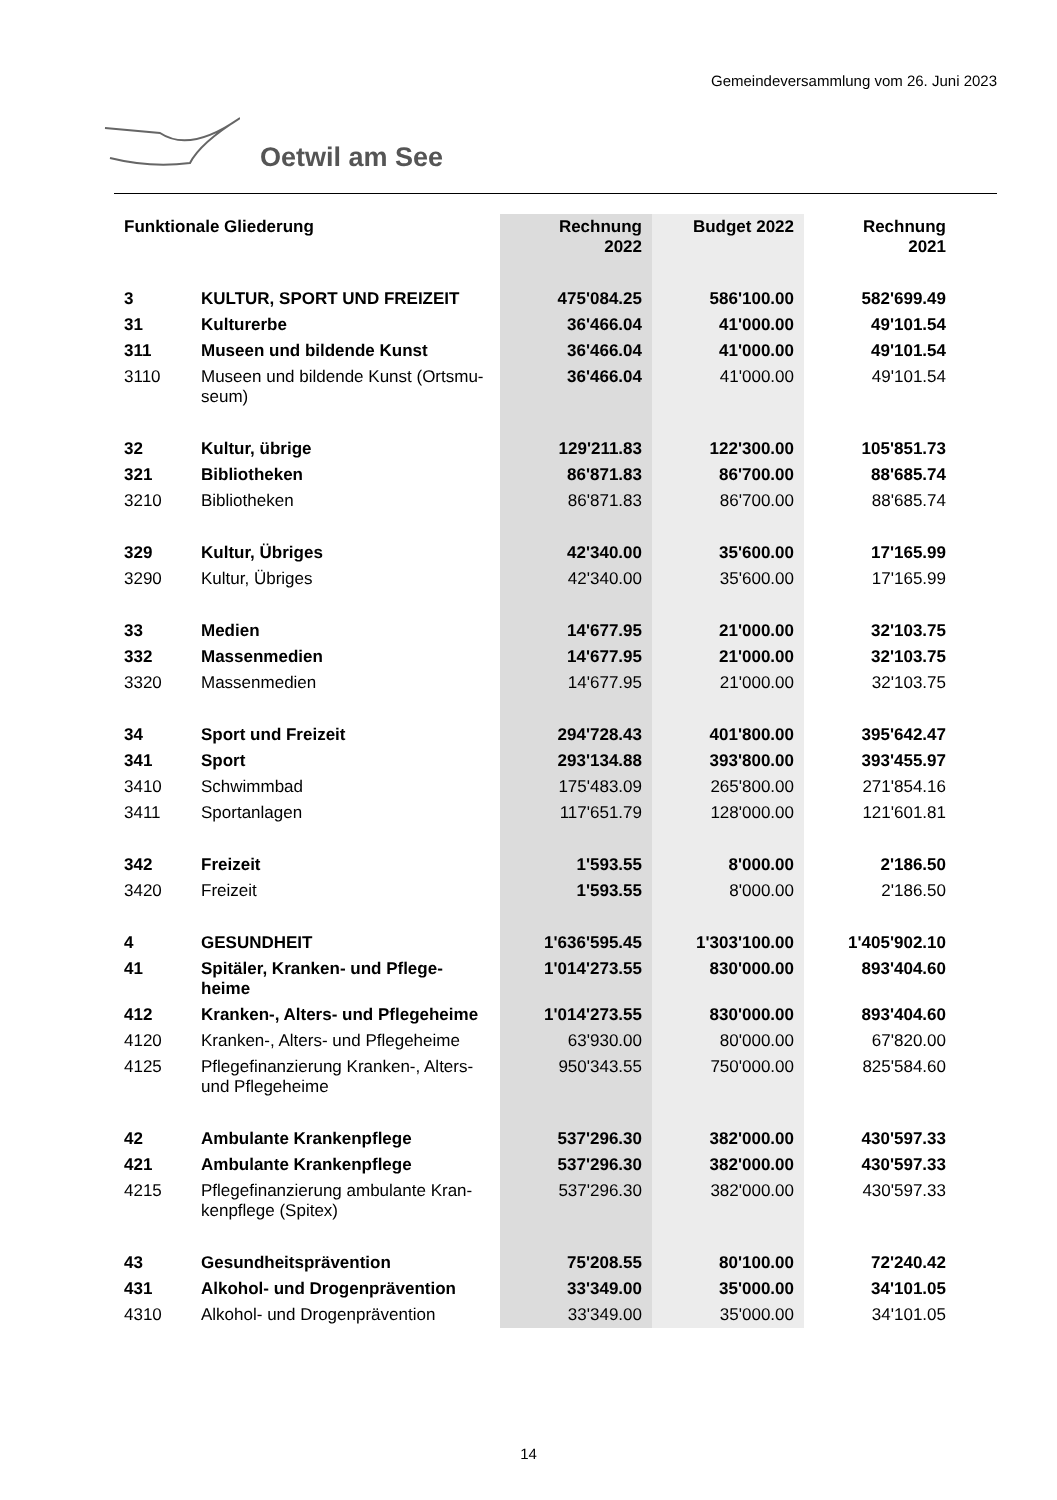Gemeindeversammlung vom 26. Juni 2023
Oetwil am See
| Funktionale Gliederung | | Rechnung 2022 | Budget 2022 | Rechnung 2021 |
| --- | --- | --- | --- | --- |
| 3 | KULTUR, SPORT UND FREIZEIT | 475'084.25 | 586'100.00 | 582'699.49 |
| 31 | Kulturerbe | 36'466.04 | 41'000.00 | 49'101.54 |
| 311 | Museen und bildende Kunst | 36'466.04 | 41'000.00 | 49'101.54 |
| 3110 | Museen und bildende Kunst (Ortsmu-seum) | 36'466.04 | 41'000.00 | 49'101.54 |
| 32 | Kultur, übrige | 129'211.83 | 122'300.00 | 105'851.73 |
| 321 | Bibliotheken | 86'871.83 | 86'700.00 | 88'685.74 |
| 3210 | Bibliotheken | 86'871.83 | 86'700.00 | 88'685.74 |
| 329 | Kultur, Übriges | 42'340.00 | 35'600.00 | 17'165.99 |
| 3290 | Kultur, Übriges | 42'340.00 | 35'600.00 | 17'165.99 |
| 33 | Medien | 14'677.95 | 21'000.00 | 32'103.75 |
| 332 | Massenmedien | 14'677.95 | 21'000.00 | 32'103.75 |
| 3320 | Massenmedien | 14'677.95 | 21'000.00 | 32'103.75 |
| 34 | Sport und Freizeit | 294'728.43 | 401'800.00 | 395'642.47 |
| 341 | Sport | 293'134.88 | 393'800.00 | 393'455.97 |
| 3410 | Schwimmbad | 175'483.09 | 265'800.00 | 271'854.16 |
| 3411 | Sportanlagen | 117'651.79 | 128'000.00 | 121'601.81 |
| 342 | Freizeit | 1'593.55 | 8'000.00 | 2'186.50 |
| 3420 | Freizeit | 1'593.55 | 8'000.00 | 2'186.50 |
| 4 | GESUNDHEIT | 1'636'595.45 | 1'303'100.00 | 1'405'902.10 |
| 41 | Spitäler, Kranken- und Pflege-heime | 1'014'273.55 | 830'000.00 | 893'404.60 |
| 412 | Kranken-, Alters- und Pflegeheime | 1'014'273.55 | 830'000.00 | 893'404.60 |
| 4120 | Kranken-, Alters- und Pflegeheime | 63'930.00 | 80'000.00 | 67'820.00 |
| 4125 | Pflegefinanzierung Kranken-, Alters- und Pflegeheime | 950'343.55 | 750'000.00 | 825'584.60 |
| 42 | Ambulante Krankenpflege | 537'296.30 | 382'000.00 | 430'597.33 |
| 421 | Ambulante Krankenpflege | 537'296.30 | 382'000.00 | 430'597.33 |
| 4215 | Pflegefinanzierung ambulante Kran-kenpflege (Spitex) | 537'296.30 | 382'000.00 | 430'597.33 |
| 43 | Gesundheitsprävention | 75'208.55 | 80'100.00 | 72'240.42 |
| 431 | Alkohol- und Drogenprävention | 33'349.00 | 35'000.00 | 34'101.05 |
| 4310 | Alkohol- und Drogenprävention | 33'349.00 | 35'000.00 | 34'101.05 |
14